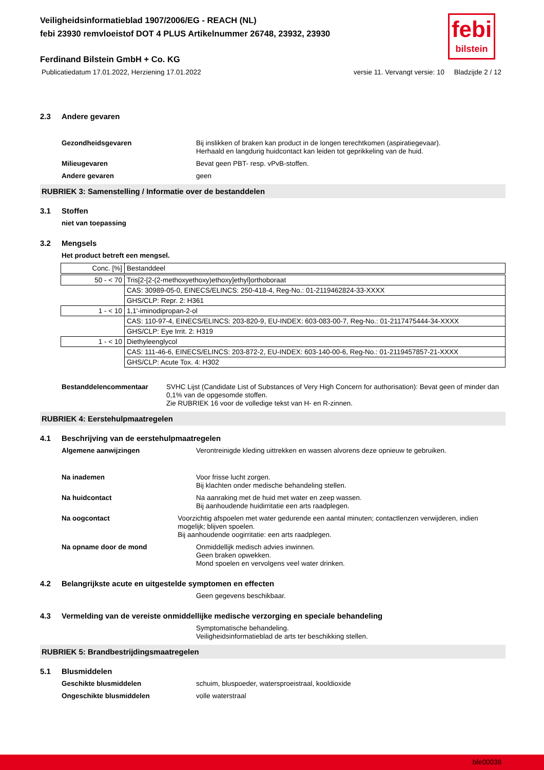febi
bilstein
Veiligheidsinformatieblad 1907/2006/EG - REACH (NL)
febi 23930 remvloeistof DOT 4 PLUS Artikelnummer 26748, 23932, 23930
Ferdinand Bilstein GmbH + Co. KG
Publicatiedatum 17.01.2022, Herziening 17.01.2022 versie 11. Vervangt versie: 10 Bladzijde 2 / 12
2.3 Andere gevaren
Gezondheidsgevaren Bij inslikken of braken kan product in de longen terechtkomen (aspiratiegevaar).
Herhaald en langdurig huidcontact kan leiden tot geprikkeling van de huid.
Milieugevaren Bevat geen PBT- resp. vPvB-stoffen.
Andere gevaren geen
RUBRIEK 3: Samenstelling / Informatie over de bestanddelen
3.1 Stoffen
niet van toepassing
3.2 Mengsels
Het product betreft een mengsel.
| Conc. [%] | Bestanddeel |
| 50 - < 70 | Tris[2-[2-(2-methoxyethoxy)ethoxy]ethyl]orthoboraat |
| | CAS: 30989-05-0, EINECS/ELINCS: 250-418-4, Reg-No.: 01-2119462824-33-XXXX |
| | GHS/CLP: Repr. 2: H361 |
| 1 - < 10 | 1,1'-iminodipropan-2-ol |
| | CAS: 110-97-4, EINECS/ELINCS: 203-820-9, EU-INDEX: 603-083-00-7, Reg-No.: 01-2117475444-34-XXXX |
| | GHS/CLP: Eye Irrit. 2: H319 |
| 1 - < 10 | Diethyleenglycol |
| | CAS: 111-46-6, EINECS/ELINCS: 203-872-2, EU-INDEX: 603-140-00-6, Reg-No.: 01-2119457857-21-XXXX |
| | GHS/CLP: Acute Tox. 4: H302 |
Bestanddelencommentaar SVHC Lijst (Candidate List of Substances of Very High Concern for authorisation): Bevat geen of minder dan 0,1% van de opgesomde stoffen.
Zie RUBRIEK 16 voor de volledige tekst van H- en R-zinnen.
RUBRIEK 4: Eerstehulpmaatregelen
4.1 Beschrijving van de eerstehulpmaatregelen
Algemene aanwijzingen Verontreinigde kleding uittrekken en wassen alvorens deze opnieuw te gebruiken.
Na inademen Voor frisse lucht zorgen.
Bij klachten onder medische behandeling stellen.
Na huidcontact Na aanraking met de huid met water en zeep wassen.
Bij aanhoudende huidirritatie een arts raadplegen.
Na oogcontact Voorzichtig afspoelen met water gedurende een aantal minuten; contactlenzen verwijderen, indien mogelijk; blijven spoelen.
Bij aanhoudende oogirritatie: een arts raadplegen.
Na opname door de mond Onmiddellijk medisch advies inwinnen.
Geen braken opwekken.
Mond spoelen en vervolgens veel water drinken.
4.2 Belangrijkste acute en uitgestelde symptomen en effecten
Geen gegevens beschikbaar.
4.3 Vermelding van de vereiste onmiddellijke medische verzorging en speciale behandeling
Symptomatische behandeling.
Veiligheidsinformatieblad de arts ter beschikking stellen.
RUBRIEK 5: Brandbestrijdingsmaatregelen
5.1 Blusmiddelen
Geschikte blusmiddelen schuim, bluspoeder, watersproeistraal, kooldioxide
Ongeschikte blusmiddelen volle waterstraal
bfe00038